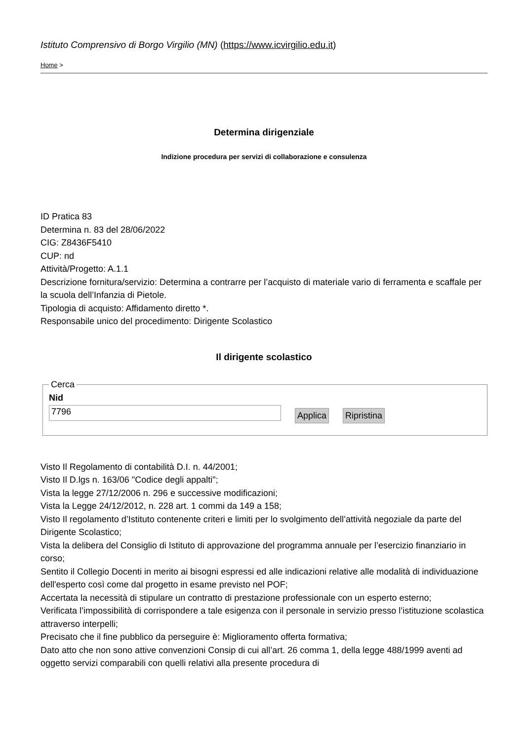Istituto Comprensivo di Borgo Virgilio (MN) (https://www.icvirgilio.edu.it)
Home >
Determina dirigenziale
Indizione procedura per servizi di collaborazione e consulenza
ID Pratica 83
Determina n. 83 del 28/06/2022
CIG: Z8436F5410
CUP: nd
Attività/Progetto: A.1.1
Descrizione fornitura/servizio: Determina a contrarre per l’acquisto di materiale vario di ferramenta e scaffale per la scuola dell’Infanzia di Pietole.
Tipologia di acquisto: Affidamento diretto *.
Responsabile unico del procedimento: Dirigente Scolastico
Il dirigente scolastico
Cerca
Nid
7796
Applica Ripristina
Visto Il Regolamento di contabilità D.I. n. 44/2001;
Visto Il D.lgs n. 163/06 "Codice degli appalti";
Vista la legge 27/12/2006 n. 296 e successive modificazioni;
Vista la Legge 24/12/2012, n. 228 art. 1 commi da 149 a 158;
Visto Il regolamento d’Istituto contenente criteri e limiti per lo svolgimento dell’attività negoziale da parte del Dirigente Scolastico;
Vista la delibera del Consiglio di Istituto di approvazione del programma annuale per l’esercizio finanziario in corso;
Sentito il Collegio Docenti in merito ai bisogni espressi ed alle indicazioni relative alle modalità di individuazione dell'esperto così come dal progetto in esame previsto nel POF;
Accertata la necessità di stipulare un contratto di prestazione professionale con un esperto esterno;
Verificata l’impossibilità di corrispondere a tale esigenza con il personale in servizio presso l’istituzione scolastica attraverso interpelli;
Precisato che il fine pubblico da perseguire è: Miglioramento offerta formativa;
Dato atto che non sono attive convenzioni Consip di cui all’art. 26 comma 1, della legge 488/1999 aventi ad oggetto servizi comparabili con quelli relativi alla presente procedura di